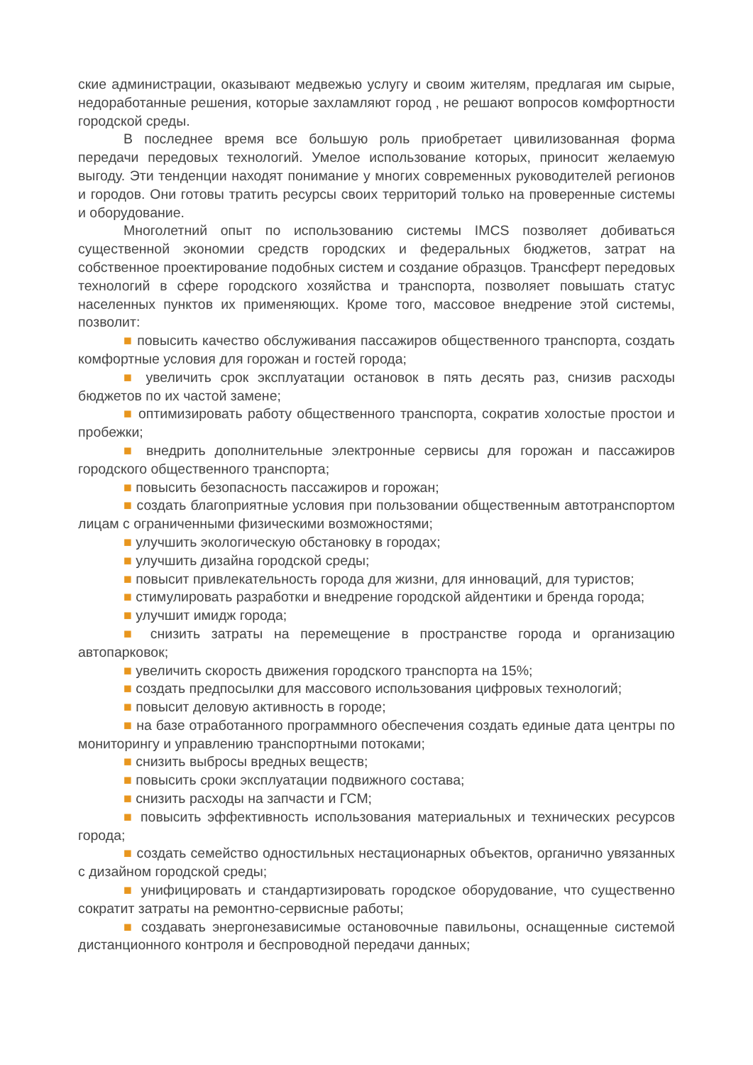ские администрации, оказывают медвежью услугу и своим жителям, предлагая им сырые, недоработанные решения, которые захламляют город , не решают вопросов комфортности городской среды.
В последнее время все большую роль приобретает цивилизованная форма передачи передовых технологий. Умелое использование которых, приносит желаемую выгоду. Эти тенденции находят понимание у многих современных руководителей регионов и городов. Они готовы тратить ресурсы своих территорий только на проверенные системы и оборудование.
Многолетний опыт по использованию системы IMCS позволяет добиваться существенной экономии средств городских и федеральных бюджетов, затрат на собственное проектирование подобных систем и создание образцов. Трансферт передовых технологий в сфере городского хозяйства и транспорта, позволяет повышать статус населенных пунктов их применяющих. Кроме того, массовое внедрение этой системы, позволит:
■ повысить качество обслуживания пассажиров общественного транспорта, создать комфортные условия для горожан и гостей города;
■ увеличить срок эксплуатации остановок в пять десять раз, снизив расходы бюджетов по их частой замене;
■ оптимизировать работу общественного транспорта, сократив холостые простои и пробежки;
■ внедрить дополнительные электронные сервисы для горожан и пассажиров городского общественного транспорта;
■ повысить безопасность пассажиров и горожан;
■ создать благоприятные условия при пользовании общественным автотранспортом лицам с ограниченными физическими возможностями;
■ улучшить экологическую обстановку в городах;
■ улучшить дизайна городской среды;
■ повысит привлекательность города для жизни, для инноваций, для туристов;
■ стимулировать разработки и внедрение городской айдентики и бренда города;
■ улучшит имидж города;
■ снизить затраты на перемещение в пространстве города и организацию автопарковок;
■ увеличить скорость движения городского транспорта на 15%;
■ создать предпосылки для массового использования цифровых технологий;
■ повысит деловую активность в городе;
■ на базе отработанного программного обеспечения создать единые дата центры по мониторингу и управлению транспортными потоками;
■ снизить выбросы вредных веществ;
■ повысить сроки эксплуатации подвижного состава;
■ снизить расходы на запчасти и ГСМ;
■ повысить эффективность использования материальных и технических ресурсов города;
■ создать семейство одностильных нестационарных объектов, органично увязанных с дизайном городской среды;
■ унифицировать и стандартизировать городское оборудование, что существенно сократит затраты на ремонтно-сервисные работы;
■ создавать энергонезависимые остановочные павильоны, оснащенные системой дистанционного контроля и беспроводной передачи данных;